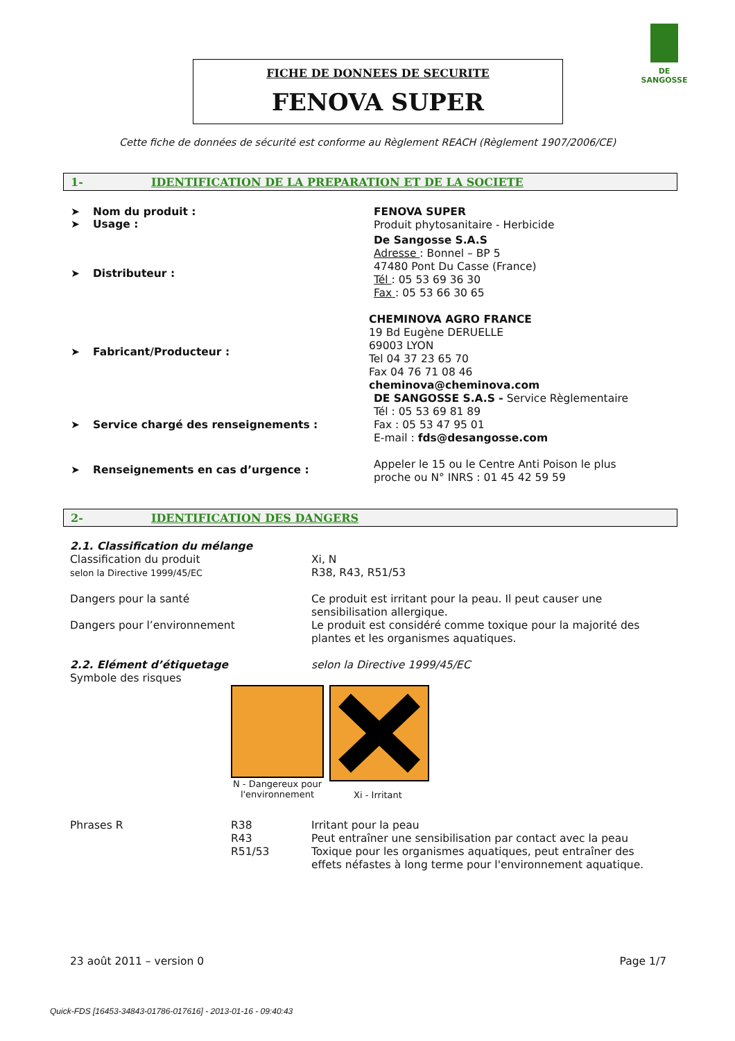DE SANGOSSE
FICHE DE DONNEES DE SECURITE
FENOVA SUPER
Cette fiche de données de sécurité est conforme au Règlement REACH (Règlement 1907/2006/CE)
1- IDENTIFICATION DE LA PREPARATION ET DE LA SOCIETE
➤ Nom du produit :
➤ Usage :
FENOVA SUPER
Produit phytosanitaire - Herbicide
➤ Distributeur :
De Sangosse S.A.S
Adresse : Bonnel – BP 5
47480 Pont Du Casse (France)
Tél : 05 53 69 36 30
Fax : 05 53 66 30 65
➤ Fabricant/Producteur :
CHEMINOVA AGRO FRANCE
19 Bd Eugène DERUELLE
69003 LYON
Tel 04 37 23 65 70
Fax 04 76 71 08 46
cheminova@cheminova.com
➤ Service chargé des renseignements :
DE SANGOSSE S.A.S - Service Règlementaire
Tél : 05 53 69 81 89
Fax : 05 53 47 95 01
E-mail : fds@desangosse.com
➤ Renseignements en cas d’urgence :
Appeler le 15 ou le Centre Anti Poison le plus
proche ou N° INRS : 01 45 42 59 59
2- IDENTIFICATION DES DANGERS
2.1. Classification du mélange
Classification du produit
selon la Directive 1999/45/EC Xi, N
R38, R43, R51/53
Dangers pour la santé Ce produit est irritant pour la peau. Il peut causer une sensibilisation allergique.
Dangers pour l’environnement Le produit est considéré comme toxique pour la majorité des plantes et les organismes aquatiques.
2.2. Elément d’étiquetage
Symbole des risques selon la Directive 1999/45/EC
N - Dangereux pour l'environnement
Xi - Irritant
Phrases R R38
R43
R51/53 Irritant pour la peau
Peut entraîner une sensibilisation par contact avec la peau
Toxique pour les organismes aquatiques, peut entraîner des effets néfastes à long terme pour l'environnement aquatique.
23 août 2011 – version 0 Page 1/7
Quick-FDS [16453-34843-01786-017616] - 2013-01-16 - 09:40:43